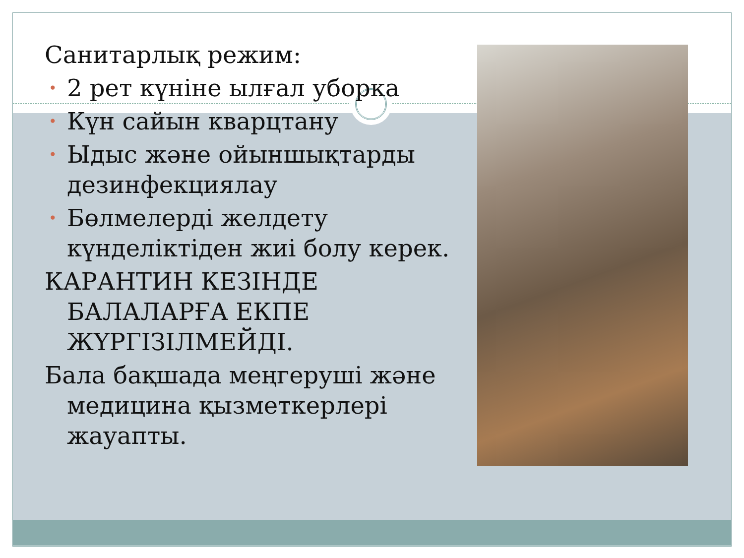Санитарлық режим:
• 2 рет күніне ылғал уборка
• Күн сайын кварцтану
• Ыдыс және ойыншықтарды дезинфекциялау
• Бөлмелерді желдету күнделіктіден жиі болу керек.
КАРАНТИН КЕЗІНДЕ БАЛАЛАРҒА ЕКПЕ ЖҮРГІЗІЛМЕЙДІ.
Бала бақшада меңгеруші және медицина қызметкерлері жауапты.